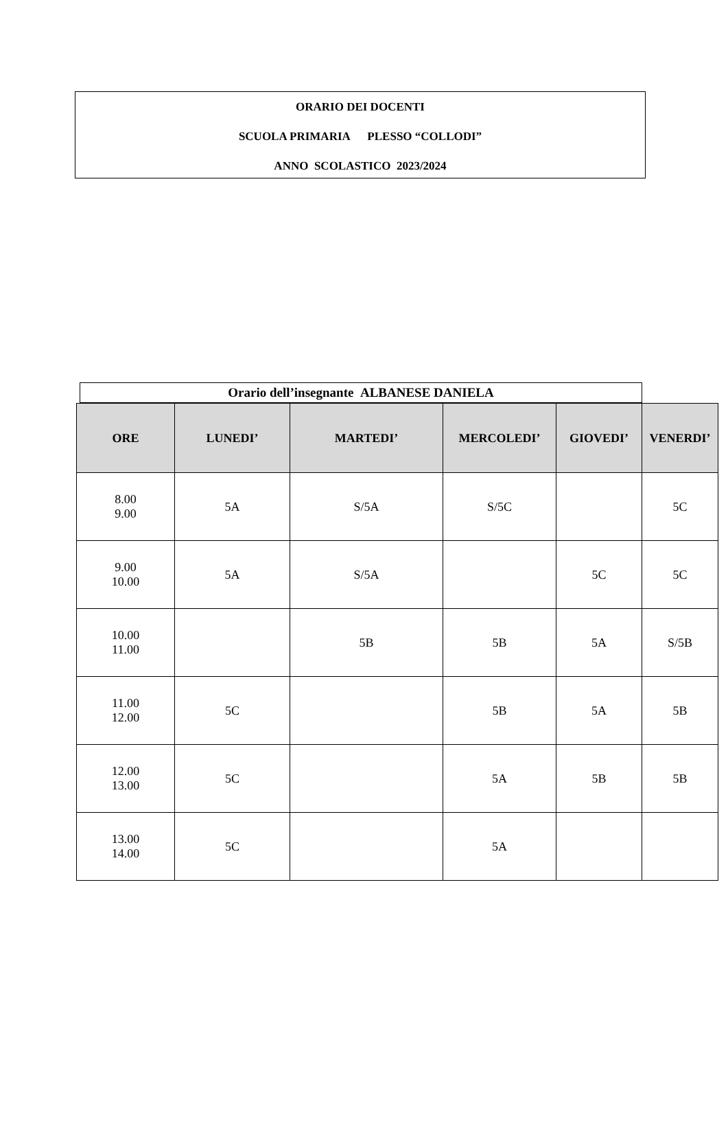ORARIO DEI DOCENTI
SCUOLA PRIMARIA PLESSO “COLLODI”
ANNO SCOLASTICO 2023/2024
Orario dell’insegnante ALBANESE DANIELA
| ORE | LUNEDI’ | MARTEDI’ | MERCOLEDI’ | GIOVEDI’ | VENERDI’ |
| --- | --- | --- | --- | --- | --- |
| 8.00 9.00 | 5A | S/5A | S/5C | | 5C |
| 9.00 10.00 | 5A | S/5A | | 5C | 5C |
| 10.00 11.00 | | 5B | 5B | 5A | S/5B |
| 11.00 12.00 | 5C | | 5B | 5A | 5B |
| 12.00 13.00 | 5C | | 5A | 5B | 5B |
| 13.00 14.00 | 5C | | 5A | | |